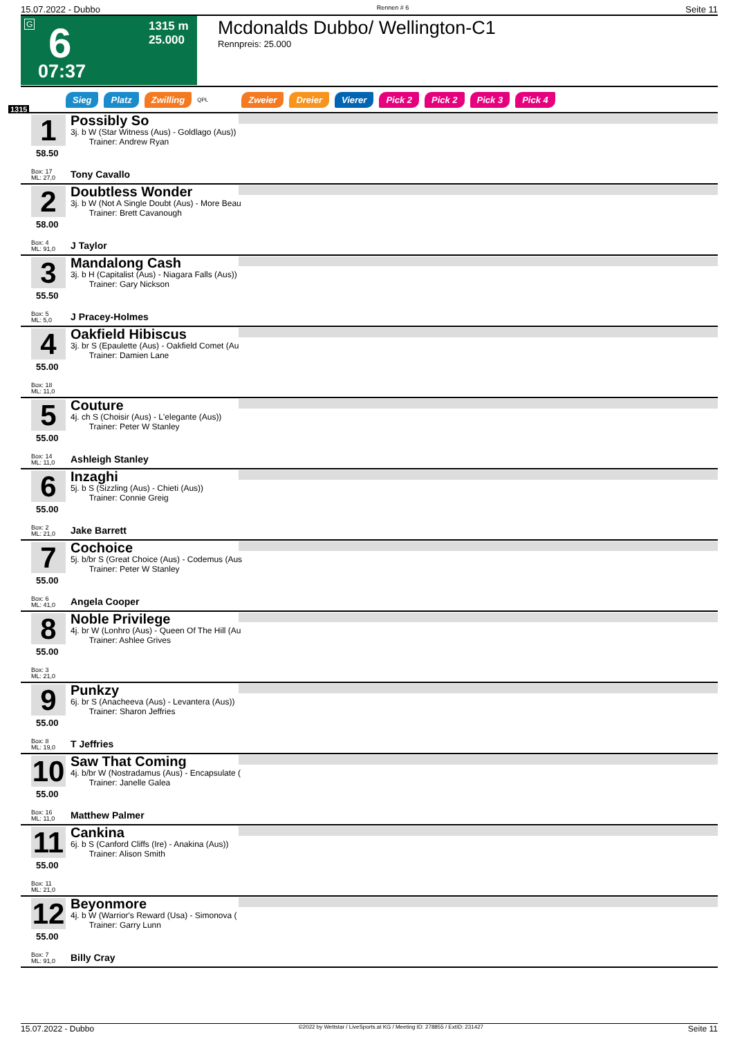15.07.2022 - Dubbo Rennen # 6 Seite 11
6
07:37
1315 m
25.000
G
Mcdonalds Dubbo/ Wellington-C1
Rennpreis: 25.000
Sieg Platz Zwilling QPL Zweier Dreier Vierer Pick 2 Pick 2 Pick 3 Pick 4
1315
1
58.50
Box: 17
ML: 27,0
Possibly So
3j. b W (Star Witness (Aus) - Goldlago (Aus))
Trainer: Andrew Ryan
Tony Cavallo
2
58.00
Box: 4
ML: 91,0
Doubtless Wonder
3j. b W (Not A Single Doubt (Aus) - More Beau
Trainer: Brett Cavanough
J Taylor
3
55.50
Box: 5
ML: 5,0
Mandalong Cash
3j. b H (Capitalist (Aus) - Niagara Falls (Aus))
Trainer: Gary Nickson
J Pracey-Holmes
4
55.00
Box: 18
ML: 11,0
Oakfield Hibiscus
3j. br S (Epaulette (Aus) - Oakfield Comet (Au
Trainer: Damien Lane
5
55.00
Box: 14
ML: 11,0
Couture
4j. ch S (Choisir (Aus) - L'elegante (Aus))
Trainer: Peter W Stanley
Ashleigh Stanley
6
55.00
Box: 2
ML: 21,0
Inzaghi
5j. b S (Sizzling (Aus) - Chieti (Aus))
Trainer: Connie Greig
Jake Barrett
7
55.00
Box: 6
ML: 41,0
Cochoice
5j. b/br S (Great Choice (Aus) - Codemus (Aus
Trainer: Peter W Stanley
Angela Cooper
8
55.00
Box: 3
ML: 21,0
Noble Privilege
4j. br W (Lonhro (Aus) - Queen Of The Hill (Au
Trainer: Ashlee Grives
9
55.00
Box: 8
ML: 19,0
Punkzy
6j. br S (Anacheeva (Aus) - Levantera (Aus))
Trainer: Sharon Jeffries
T Jeffries
10
55.00
Box: 16
ML: 11,0
Saw That Coming
4j. b/br W (Nostradamus (Aus) - Encapsulate (
Trainer: Janelle Galea
Matthew Palmer
11
55.00
Box: 11
ML: 21,0
Cankina
6j. b S (Canford Cliffs (Ire) - Anakina (Aus))
Trainer: Alison Smith
12
55.00
Box: 7
ML: 91,0
Beyonmore
4j. b W (Warrior's Reward (Usa) - Simonova (
Trainer: Garry Lunn
Billy Cray
15.07.2022 - Dubbo ©2022 by Wettstar / LiveSports.at KG / Meeting ID: 278855 / ExtID: 231427 Seite 11